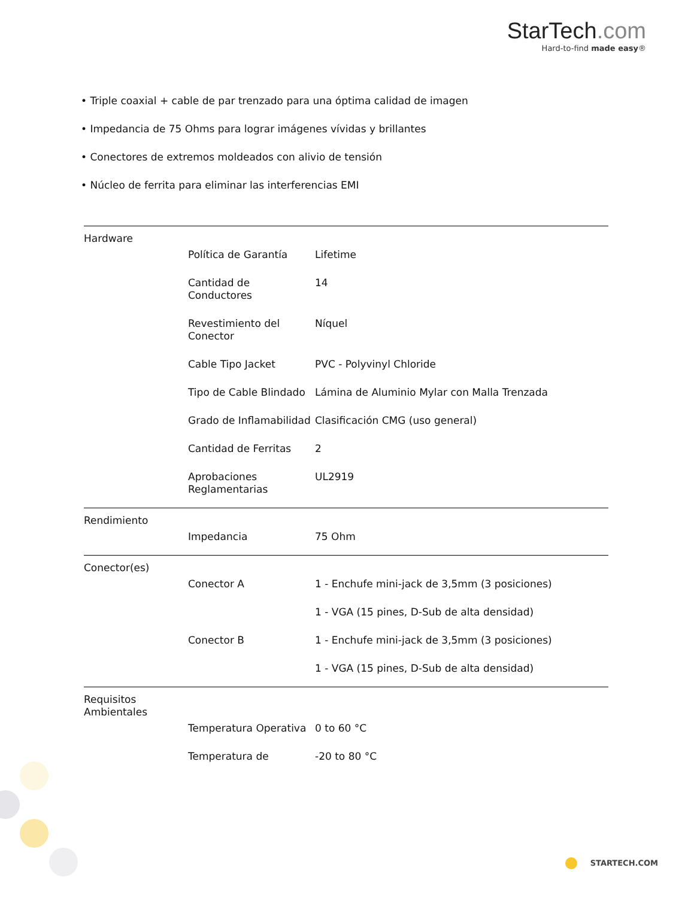StarTech.com
Hard-to-find made easy®
• Triple coaxial + cable de par trenzado para una óptima calidad de imagen
• Impedancia de 75 Ohms para lograr imágenes vívidas y brillantes
• Conectores de extremos moldeados con alivio de tensión
• Núcleo de ferrita para eliminar las interferencias EMI
| Hardware | | |
| | Política de Garantía | Lifetime |
| | Cantidad de Conductores | 14 |
| | Revestimiento del Conector | Níquel |
| | Cable Tipo Jacket | PVC - Polyvinyl Chloride |
| | Tipo de Cable Blindado | Lámina de Aluminio Mylar con Malla Trenzada |
| | Grado de Inflamabilidad | Clasificación CMG (uso general) |
| | Cantidad de Ferritas | 2 |
| | Aprobaciones Reglamentarias | UL2919 |
| Rendimiento | | |
| | Impedancia | 75 Ohm |
| Conector(es) | | |
| | Conector A | 1 - Enchufe mini-jack de 3,5mm (3 posiciones) |
| | | 1 - VGA (15 pines, D-Sub de alta densidad) |
| | Conector B | 1 - Enchufe mini-jack de 3,5mm (3 posiciones) |
| | | 1 - VGA (15 pines, D-Sub de alta densidad) |
| Requisitos Ambientales | | |
| | Temperatura Operativa | 0 to 60 °C |
| | Temperatura de | -20 to 80 °C |
STARTECH.COM